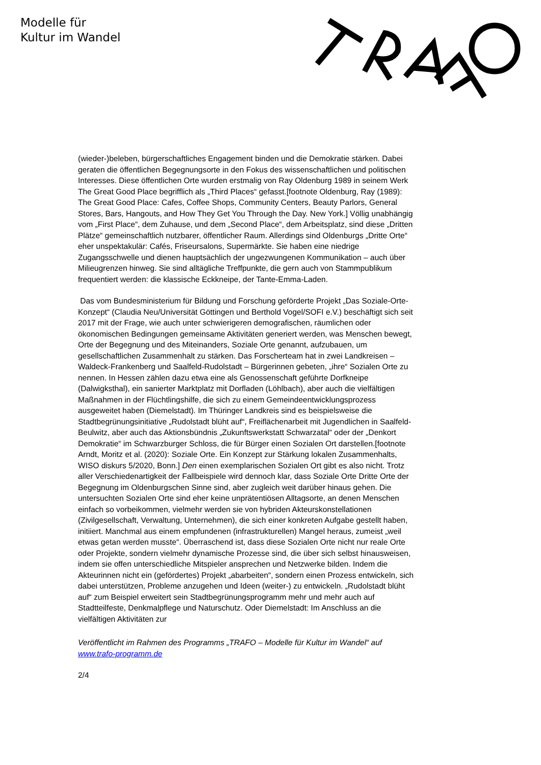Modelle für
Kultur im Wandel
(wieder-)beleben, bürgerschaftliches Engagement binden und die Demokratie stärken. Dabei geraten die öffentlichen Begegnungsorte in den Fokus des wissenschaftlichen und politischen Interesses. Diese öffentlichen Orte wurden erstmalig von Ray Oldenburg 1989 in seinem Werk The Great Good Place begrifflich als „Third Places“ gefasst.[footnote Oldenburg, Ray (1989): The Great Good Place: Cafes, Coffee Shops, Community Centers, Beauty Parlors, General Stores, Bars, Hangouts, and How They Get You Through the Day. New York.] Völlig unabhängig vom „First Place“, dem Zuhause, und dem „Second Place“, dem Arbeitsplatz, sind diese „Dritten Plätze“ gemeinschaftlich nutzbarer, öffentlicher Raum. Allerdings sind Oldenburgs „Dritte Orte“ eher unspektakulär: Cafés, Friseursalons, Supermärkte. Sie haben eine niedrige Zugangsschwelle und dienen hauptsächlich der ungezwungenen Kommunikation – auch über Milieugrenzen hinweg. Sie sind alltägliche Treffpunkte, die gern auch von Stammpublikum frequentiert werden: die klassische Eckkneipe, der Tante-Emma-Laden.
Das vom Bundesministerium für Bildung und Forschung geförderte Projekt „Das Soziale-Orte-Konzept“ (Claudia Neu/Universität Göttingen und Berthold Vogel/SOFI e.V.) beschäftigt sich seit 2017 mit der Frage, wie auch unter schwierigeren demografischen, räumlichen oder ökonomischen Bedingungen gemeinsame Aktivitäten generiert werden, was Menschen bewegt, Orte der Begegnung und des Miteinanders, Soziale Orte genannt, aufzubauen, um gesellschaftlichen Zusammenhalt zu stärken. Das Forscherteam hat in zwei Landkreisen – Waldeck-Frankenberg und Saalfeld-Rudolstadt – Bürgerinnen gebeten, „ihre“ Sozialen Orte zu nennen. In Hessen zählen dazu etwa eine als Genossenschaft geführte Dorfkneipe (Dalwigksthal), ein sanierter Marktplatz mit Dorfladen (Löhlbach), aber auch die vielfältigen Maßnahmen in der Flüchtlingshilfe, die sich zu einem Gemeindeentwicklungsprozess ausgeweitet haben (Diemelstadt). Im Thüringer Landkreis sind es beispielsweise die Stadtbegrünungsinitiative „Rudolstadt blüht auf“, Freiflächenarbeit mit Jugendlichen in Saalfeld-Beulwitz, aber auch das Aktionsbündnis „Zukunftswerkstatt Schwarzatal“ oder der „Denkort Demokratie“ im Schwarzburger Schloss, die für Bürger einen Sozialen Ort darstellen.[footnote Arndt, Moritz et al. (2020): Soziale Orte. Ein Konzept zur Stärkung lokalen Zusammenhalts, WISO diskurs 5/2020, Bonn.] Den einen exemplarischen Sozialen Ort gibt es also nicht. Trotz aller Verschiedenartigkeit der Fallbeispiele wird dennoch klar, dass Soziale Orte Dritte Orte der Begegnung im Oldenburgschen Sinne sind, aber zugleich weit darüber hinaus gehen. Die untersuchten Sozialen Orte sind eher keine unprätentiösen Alltagsorte, an denen Menschen einfach so vorbeikommen, vielmehr werden sie von hybriden Akteurskonstellationen (Zivilgesellschaft, Verwaltung, Unternehmen), die sich einer konkreten Aufgabe gestellt haben, initiiert. Manchmal aus einem empfundenen (infrastrukturellen) Mangel heraus, zumeist „weil etwas getan werden musste“. Überraschend ist, dass diese Sozialen Orte nicht nur reale Orte oder Projekte, sondern vielmehr dynamische Prozesse sind, die über sich selbst hinausweisen, indem sie offen unterschiedliche Mitspieler ansprechen und Netzwerke bilden. Indem die Akteurinnen nicht ein (gefördertes) Projekt „abarbeiten“, sondern einen Prozess entwickeln, sich dabei unterstützen, Probleme anzugehen und Ideen (weiter-) zu entwickeln. „Rudolstadt blüht auf“ zum Beispiel erweitert sein Stadtbegrünungsprogramm mehr und mehr auch auf Stadtteilfeste, Denkmalpflege und Naturschutz. Oder Diemelstadt: Im Anschluss an die vielfältigen Aktivitäten zur
Veröffentlicht im Rahmen des Programms „TRAFO – Modelle für Kultur im Wandel“ auf www.trafo-programm.de
2/4